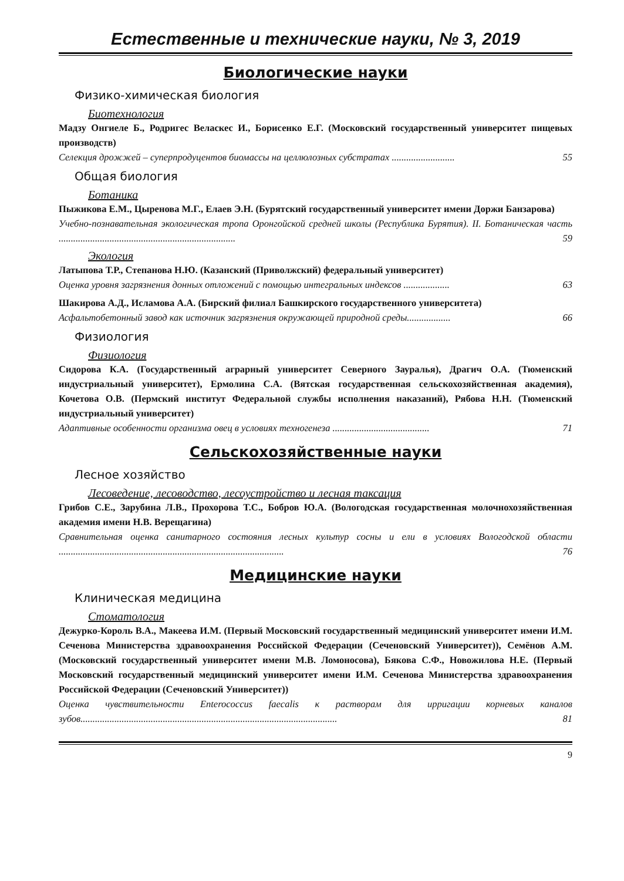Естественные и технические науки, № 3, 2019
Биологические науки
Физико-химическая биология
Биотехнология
Мадзу Онгиеле Б., Родригес Веласкес И., Борисенко Е.Г. (Московский государственный университет пищевых производств)
Селекция дрожжей – суперпродуцентов биомассы на целлюлозных субстратах .......................... 55
Общая биология
Ботаника
Пыжикова Е.М., Цыренова М.Г., Елаев Э.Н. (Бурятский государственный университет имени Доржи Банзарова)
Учебно-познавательная экологическая тропа Оронгойской средней школы (Республика Бурятия). II. Ботаническая часть ......................................................................... 59
Экология
Латыпова Т.Р., Степанова Н.Ю. (Казанский (Приволжский) федеральный университет)
Оценка уровня загрязнения донных отложений с помощью интегральных индексов ................... 63
Шакирова А.Д., Исламова А.А. (Бирский филиал Башкирского государственного университета)
Асфальтобетонный завод как источник загрязнения окружающей природной среды.................. 66
Физиология
Физиология
Сидорова К.А. (Государственный аграрный университет Северного Зауралья), Драгич О.А. (Тюменский индустриальный университет), Ермолина С.А. (Вятская государственная сельскохозяйственная академия), Кочетова О.В. (Пермский институт Федеральной службы исполнения наказаний), Рябова Н.Н. (Тюменский индустриальный университет)
Адаптивные особенности организма овец в условиях техногенеза ........................................ 71
Сельскохозяйственные науки
Лесное хозяйство
Лесоведение, лесоводство, лесоустройство и лесная таксация
Грибов С.Е., Зарубина Л.В., Прохорова Т.С., Бобров Ю.А. (Вологодская государственная молочнохозяйственная академия имени Н.В. Верещагина)
Сравнительная оценка санитарного состояния лесных культур сосны и ели в условиях Вологодской области ............................................................................................. 76
Медицинские науки
Клиническая медицина
Стоматология
Дежурко-Король В.А., Макеева И.М. (Первый Московский государственный медицинский университет имени И.М. Сеченова Министерства здравоохранения Российской Федерации (Сеченовский Университет)), Семёнов А.М. (Московский государственный университет имени М.В. Ломоносова), Бякова С.Ф., Новожилова Н.Е. (Первый Московский государственный медицинский университет имени И.М. Сеченова Министерства здравоохранения Российской Федерации (Сеченовский Университет))
Оценка чувствительности Enterococcus faecalis к растворам для ирригации корневых каналов зубов.......................................................................................................... 81
9